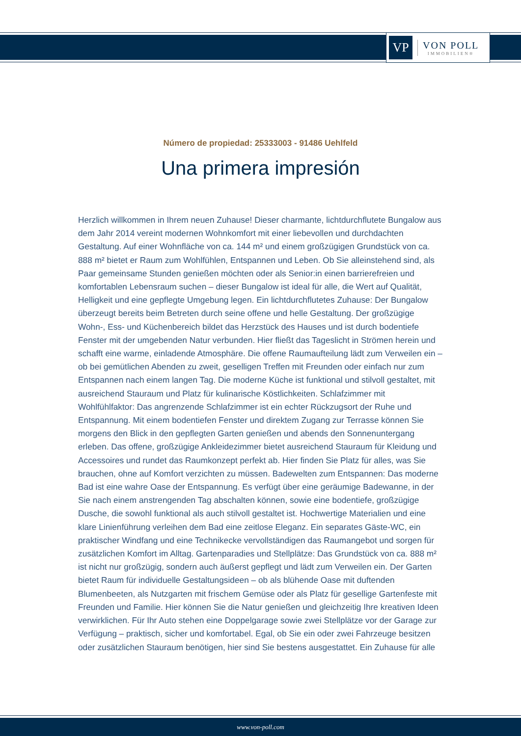VP
VON POLL
IMMOBILIEN®
Número de propiedad: 25333003 - 91486 Uehlfeld
Una primera impresión
Herzlich willkommen in Ihrem neuen Zuhause! Dieser charmante, lichtdurchflutete Bungalow aus dem Jahr 2014 vereint modernen Wohnkomfort mit einer liebevollen und durchdachten Gestaltung. Auf einer Wohnfläche von ca. 144 m² und einem großzügigen Grundstück von ca. 888 m² bietet er Raum zum Wohlfühlen, Entspannen und Leben. Ob Sie alleinstehend sind, als Paar gemeinsame Stunden genießen möchten oder als Senior:in einen barrierefreien und komfortablen Lebensraum suchen – dieser Bungalow ist ideal für alle, die Wert auf Qualität, Helligkeit und eine gepflegte Umgebung legen. Ein lichtdurchflutetes Zuhause: Der Bungalow überzeugt bereits beim Betreten durch seine offene und helle Gestaltung. Der großzügige Wohn-, Ess- und Küchenbereich bildet das Herzstück des Hauses und ist durch bodentiefe Fenster mit der umgebenden Natur verbunden. Hier fließt das Tageslicht in Strömen herein und schafft eine warme, einladende Atmosphäre. Die offene Raumaufteilung lädt zum Verweilen ein – ob bei gemütlichen Abenden zu zweit, geselligen Treffen mit Freunden oder einfach nur zum Entspannen nach einem langen Tag. Die moderne Küche ist funktional und stilvoll gestaltet, mit ausreichend Stauraum und Platz für kulinarische Köstlichkeiten. Schlafzimmer mit Wohlfühlfaktor: Das angrenzende Schlafzimmer ist ein echter Rückzugsort der Ruhe und Entspannung. Mit einem bodentiefen Fenster und direktem Zugang zur Terrasse können Sie morgens den Blick in den gepflegten Garten genießen und abends den Sonnenuntergang erleben. Das offene, großzügige Ankleidezimmer bietet ausreichend Stauraum für Kleidung und Accessoires und rundet das Raumkonzept perfekt ab. Hier finden Sie Platz für alles, was Sie brauchen, ohne auf Komfort verzichten zu müssen. Badewelten zum Entspannen: Das moderne Bad ist eine wahre Oase der Entspannung. Es verfügt über eine geräumige Badewanne, in der Sie nach einem anstrengenden Tag abschalten können, sowie eine bodentiefe, großzügige Dusche, die sowohl funktional als auch stilvoll gestaltet ist. Hochwertige Materialien und eine klare Linienführung verleihen dem Bad eine zeitlose Eleganz. Ein separates Gäste-WC, ein praktischer Windfang und eine Technikecke vervollständigen das Raumangebot und sorgen für zusätzlichen Komfort im Alltag. Gartenparadies und Stellplätze: Das Grundstück von ca. 888 m² ist nicht nur großzügig, sondern auch äußerst gepflegt und lädt zum Verweilen ein. Der Garten bietet Raum für individuelle Gestaltungsideen – ob als blühende Oase mit duftenden Blumenbeeten, als Nutzgarten mit frischem Gemüse oder als Platz für gesellige Gartenfeste mit Freunden und Familie. Hier können Sie die Natur genießen und gleichzeitig Ihre kreativen Ideen verwirklichen. Für Ihr Auto stehen eine Doppelgarage sowie zwei Stellplätze vor der Garage zur Verfügung – praktisch, sicher und komfortabel. Egal, ob Sie ein oder zwei Fahrzeuge besitzen oder zusätzlichen Stauraum benötigen, hier sind Sie bestens ausgestattet. Ein Zuhause für alle
www.von-poll.com